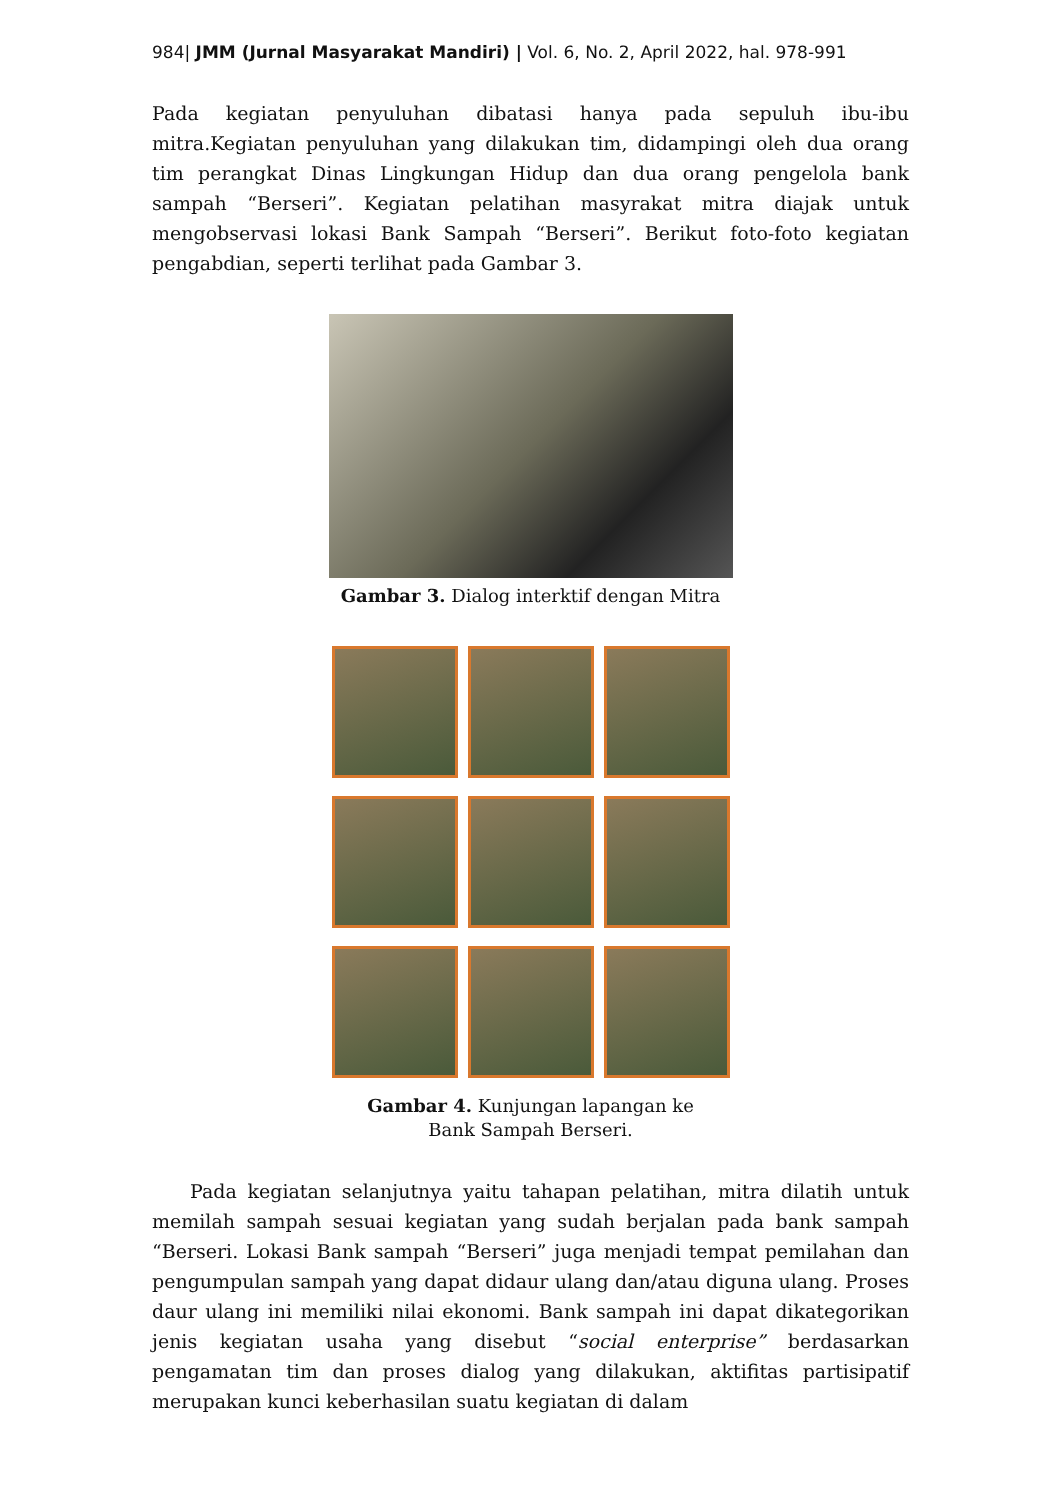984| JMM (Jurnal Masyarakat Mandiri) | Vol. 6, No. 2, April 2022, hal. 978-991
Pada kegiatan penyuluhan dibatasi hanya pada sepuluh ibu-ibu mitra.Kegiatan penyuluhan yang dilakukan tim, didampingi oleh dua orang tim perangkat Dinas Lingkungan Hidup dan dua orang pengelola bank sampah “Berseri”. Kegiatan pelatihan masyrakat mitra diajak untuk mengobservasi lokasi Bank Sampah “Berseri”. Berikut foto-foto kegiatan pengabdian, seperti terlihat pada Gambar 3.
Gambar 3. Dialog interktif dengan Mitra
Gambar 4. Kunjungan lapangan ke
Bank Sampah Berseri.
Pada kegiatan selanjutnya yaitu tahapan pelatihan, mitra dilatih untuk memilah sampah sesuai kegiatan yang sudah berjalan pada bank sampah “Berseri. Lokasi Bank sampah “Berseri” juga menjadi tempat pemilahan dan pengumpulan sampah yang dapat didaur ulang dan/atau diguna ulang. Proses daur ulang ini memiliki nilai ekonomi. Bank sampah ini dapat dikategorikan jenis kegiatan usaha yang disebut “social enterprise” berdasarkan pengamatan tim dan proses dialog yang dilakukan, aktifitas partisipatif merupakan kunci keberhasilan suatu kegiatan di dalam